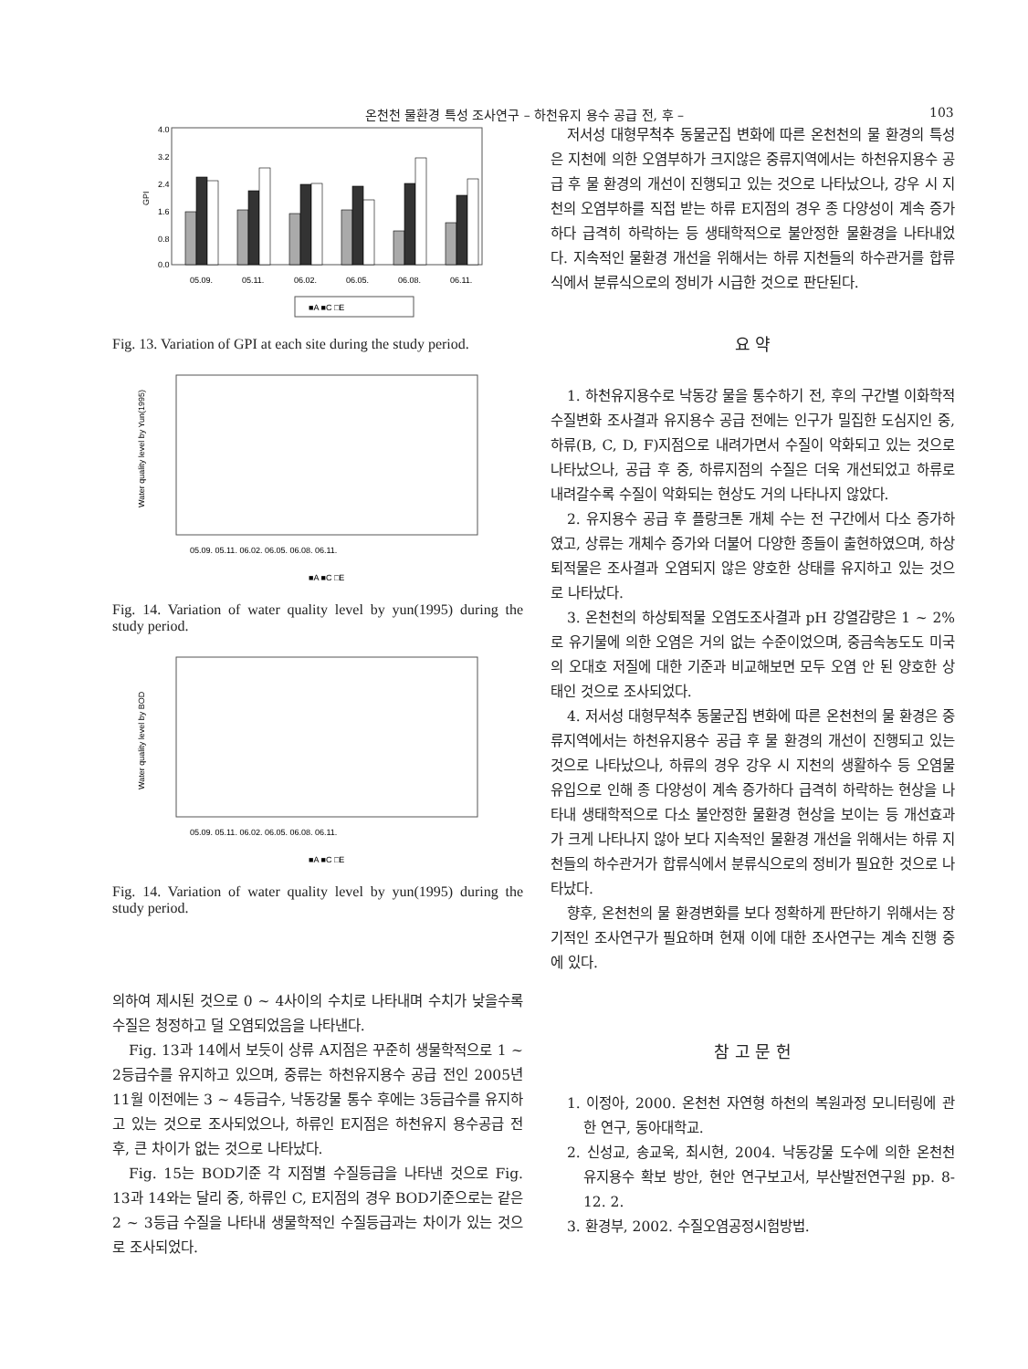온천천 물환경 특성 조사연구 – 하천유지 용수 공급 전, 후 – 103
4.0
3.2
2.4
1.6
0.8
0.0
GPI
05.09.
05.11.
06.02.
06.05.
06.08.
06.11.
■A ■C □E
Fig. 13. Variation of GPI at each site during the study period.
Water quality level by Yun(1995)
05.09. 05.11. 06.02. 06.05. 06.08. 06.11.
■A ■C □E
Fig. 14. Variation of water quality level by yun(1995) during the study period.
Water quality level by BOD
05.09. 05.11. 06.02. 06.05. 06.08. 06.11.
■A ■C □E
Fig. 14. Variation of water quality level by yun(1995) during the study period.
의하여 제시된 것으로 0 ~ 4사이의 수치로 나타내며 수치가 낮을수록 수질은 청정하고 덜 오염되었음을 나타낸다.
Fig. 13과 14에서 보듯이 상류 A지점은 꾸준히 생물학적으로 1 ~ 2등급수를 유지하고 있으며, 중류는 하천유지용수 공급 전인 2005년 11월 이전에는 3 ~ 4등급수, 낙동강물 통수 후에는 3등급수를 유지하고 있는 것으로 조사되었으나, 하류인 E지점은 하천유지 용수공급 전후, 큰 차이가 없는 것으로 나타났다.
Fig. 15는 BOD기준 각 지점별 수질등급을 나타낸 것으로 Fig. 13과 14와는 달리 중, 하류인 C, E지점의 경우 BOD기준으로는 같은 2 ~ 3등급 수질을 나타내 생물학적인 수질등급과는 차이가 있는 것으로 조사되었다.
저서성 대형무척추 동물군집 변화에 따른 온천천의 물 환경의 특성은 지천에 의한 오염부하가 크지않은 중류지역에서는 하천유지용수 공급 후 물 환경의 개선이 진행되고 있는 것으로 나타났으나, 강우 시 지천의 오염부하를 직접 받는 하류 E지점의 경우 종 다양성이 계속 증가하다 급격히 하락하는 등 생태학적으로 불안정한 물환경을 나타내었다. 지속적인 물환경 개선을 위해서는 하류 지천들의 하수관거를 합류식에서 분류식으로의 정비가 시급한 것으로 판단된다.
요 약
1. 하천유지용수로 낙동강 물을 통수하기 전, 후의 구간별 이화학적 수질변화 조사결과 유지용수 공급 전에는 인구가 밀집한 도심지인 중, 하류(B, C, D, F)지점으로 내려가면서 수질이 악화되고 있는 것으로 나타났으나, 공급 후 중, 하류지점의 수질은 더욱 개선되었고 하류로 내려갈수록 수질이 악화되는 현상도 거의 나타나지 않았다.
2. 유지용수 공급 후 플랑크톤 개체 수는 전 구간에서 다소 증가하였고, 상류는 개체수 증가와 더불어 다양한 종들이 출현하였으며, 하상퇴적물은 조사결과 오염되지 않은 양호한 상태를 유지하고 있는 것으로 나타났다.
3. 온천천의 하상퇴적물 오염도조사결과 pH 강열감량은 1 ~ 2%로 유기물에 의한 오염은 거의 없는 수준이었으며, 중금속농도도 미국의 오대호 저질에 대한 기준과 비교해보면 모두 오염 안 된 양호한 상태인 것으로 조사되었다.
4. 저서성 대형무척추 동물군집 변화에 따른 온천천의 물 환경은 중류지역에서는 하천유지용수 공급 후 물 환경의 개선이 진행되고 있는 것으로 나타났으나, 하류의 경우 강우 시 지천의 생활하수 등 오염물 유입으로 인해 종 다양성이 계속 증가하다 급격히 하락하는 현상을 나타내 생태학적으로 다소 불안정한 물환경 현상을 보이는 등 개선효과가 크게 나타나지 않아 보다 지속적인 물환경 개선을 위해서는 하류 지천들의 하수관거가 합류식에서 분류식으로의 정비가 필요한 것으로 나타났다.
향후, 온천천의 물 환경변화를 보다 정확하게 판단하기 위해서는 장기적인 조사연구가 필요하며 현재 이에 대한 조사연구는 계속 진행 중에 있다.
참 고 문 헌
1. 이정아, 2000. 온천천 자연형 하천의 복원과정 모니터링에 관한 연구, 동아대학교.
2. 신성교, 송교욱, 최시현, 2004. 낙동강물 도수에 의한 온천천 유지용수 확보 방안, 현안 연구보고서, 부산발전연구원 pp. 8-12. 2.
3. 환경부, 2002. 수질오염공정시험방법.